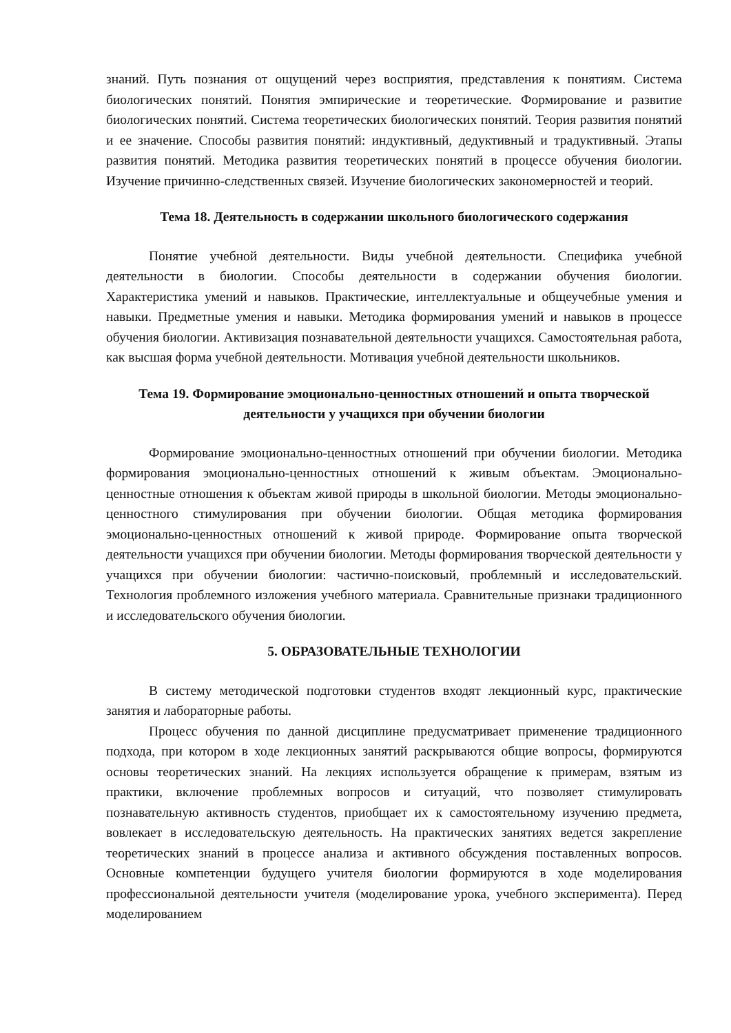знаний. Путь познания от ощущений через восприятия, представления к понятиям. Система биологических понятий. Понятия эмпирические и теоретические. Формирование и развитие биологических понятий. Система теоретических биологических понятий. Теория развития понятий и ее значение. Способы развития понятий: индуктивный, дедуктивный и традуктивный. Этапы развития понятий. Методика развития теоретических понятий в процессе обучения биологии. Изучение причинно-следственных связей. Изучение биологических закономерностей и теорий.
Тема 18. Деятельность в содержании школьного биологического содержания
Понятие учебной деятельности. Виды учебной деятельности. Специфика учебной деятельности в биологии. Способы деятельности в содержании обучения биологии. Характеристика умений и навыков. Практические, интеллектуальные и общеучебные умения и навыки. Предметные умения и навыки. Методика формирования умений и навыков в процессе обучения биологии. Активизация познавательной деятельности учащихся. Самостоятельная работа, как высшая форма учебной деятельности. Мотивация учебной деятельности школьников.
Тема 19. Формирование эмоционально-ценностных отношений и опыта творческой деятельности у учащихся при обучении биологии
Формирование эмоционально-ценностных отношений при обучении биологии. Методика формирования эмоционально-ценностных отношений к живым объектам. Эмоционально-ценностные отношения к объектам живой природы в школьной биологии. Методы эмоционально-ценностного стимулирования при обучении биологии. Общая методика формирования эмоционально-ценностных отношений к живой природе. Формирование опыта творческой деятельности учащихся при обучении биологии. Методы формирования творческой деятельности у учащихся при обучении биологии: частично-поисковый, проблемный и исследовательский. Технология проблемного изложения учебного материала. Сравнительные признаки традиционного и исследовательского обучения биологии.
5. ОБРАЗОВАТЕЛЬНЫЕ ТЕХНОЛОГИИ
В систему методической подготовки студентов входят лекционный курс, практические занятия и лабораторные работы.
Процесс обучения по данной дисциплине предусматривает применение традиционного подхода, при котором в ходе лекционных занятий раскрываются общие вопросы, формируются основы теоретических знаний. На лекциях используется обращение к примерам, взятым из практики, включение проблемных вопросов и ситуаций, что позволяет стимулировать познавательную активность студентов, приобщает их к самостоятельному изучению предмета, вовлекает в исследовательскую деятельность. На практических занятиях ведется закрепление теоретических знаний в процессе анализа и активного обсуждения поставленных вопросов. Основные компетенции будущего учителя биологии формируются в ходе моделирования профессиональной деятельности учителя (моделирование урока, учебного эксперимента). Перед моделированием